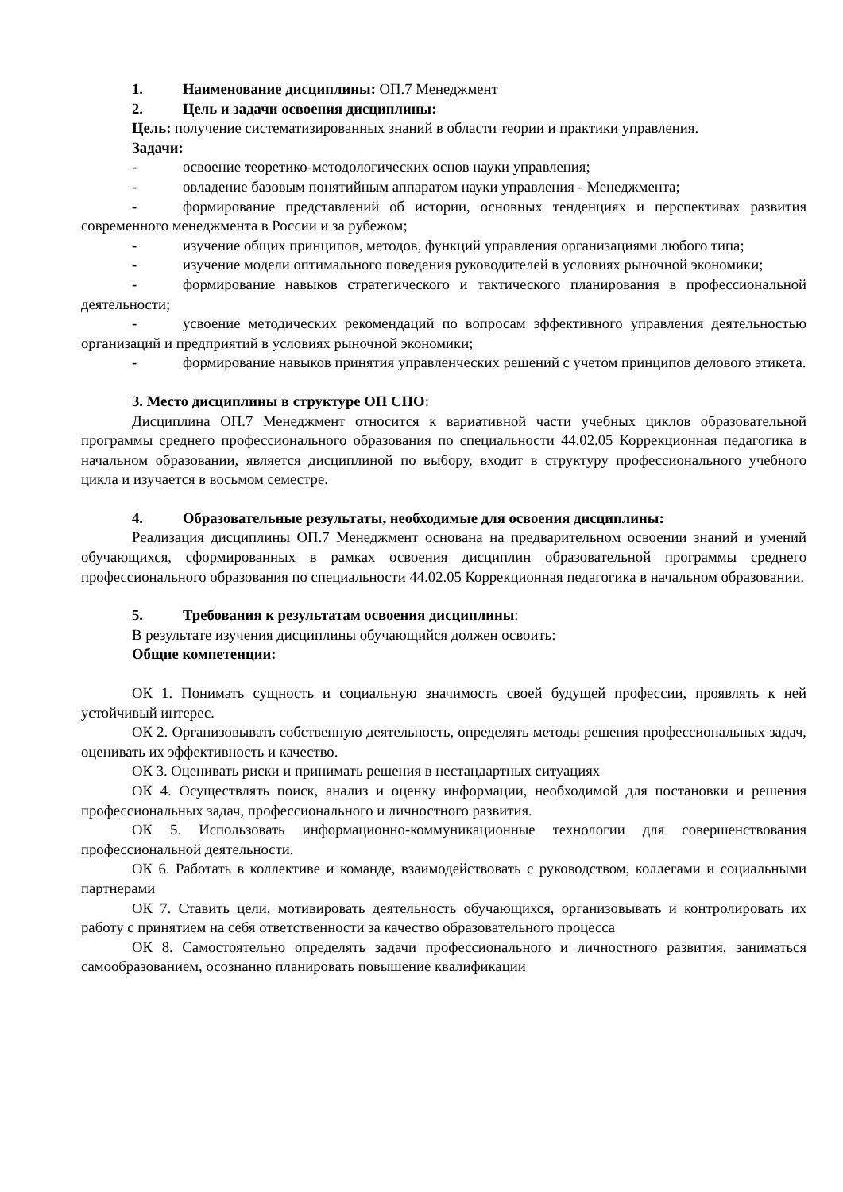1. Наименование дисциплины: ОП.7 Менеджмент
2. Цель и задачи освоения дисциплины:
Цель: получение систематизированных знаний в области теории и практики управления.
Задачи:
- освоение теоретико-методологических основ науки управления;
- овладение базовым понятийным аппаратом науки управления - Менеджмента;
- формирование представлений об истории, основных тенденциях и перспективах развития современного менеджмента в России и за рубежом;
- изучение общих принципов, методов, функций управления организациями любого типа;
- изучение модели оптимального поведения руководителей в условиях рыночной экономики;
- формирование навыков стратегического и тактического планирования в профессиональной деятельности;
- усвоение методических рекомендаций по вопросам эффективного управления деятельностью организаций и предприятий в условиях рыночной экономики;
- формирование навыков принятия управленческих решений с учетом принципов делового этикета.
3. Место дисциплины в структуре ОП СПО:
Дисциплина ОП.7 Менеджмент относится к вариативной части учебных циклов образовательной программы среднего профессионального образования по специальности 44.02.05 Коррекционная педагогика в начальном образовании, является дисциплиной по выбору, входит в структуру профессионального учебного цикла и изучается в восьмом семестре.
4. Образовательные результаты, необходимые для освоения дисциплины:
Реализация дисциплины ОП.7 Менеджмент основана на предварительном освоении знаний и умений обучающихся, сформированных в рамках освоения дисциплин образовательной программы среднего профессионального образования по специальности 44.02.05 Коррекционная педагогика в начальном образовании.
5. Требования к результатам освоения дисциплины:
В результате изучения дисциплины обучающийся должен освоить:
Общие компетенции:
ОК 1. Понимать сущность и социальную значимость своей будущей профессии, проявлять к ней устойчивый интерес.
ОК 2. Организовывать собственную деятельность, определять методы решения профессиональных задач, оценивать их эффективность и качество.
ОК 3. Оценивать риски и принимать решения в нестандартных ситуациях
ОК 4. Осуществлять поиск, анализ и оценку информации, необходимой для постановки и решения профессиональных задач, профессионального и личностного развития.
ОК 5. Использовать информационно-коммуникационные технологии для совершенствования профессиональной деятельности.
ОК 6. Работать в коллективе и команде, взаимодействовать с руководством, коллегами и социальными партнерами
ОК 7. Ставить цели, мотивировать деятельность обучающихся, организовывать и контролировать их работу с принятием на себя ответственности за качество образовательного процесса
ОК 8. Самостоятельно определять задачи профессионального и личностного развития, заниматься самообразованием, осознанно планировать повышение квалификации